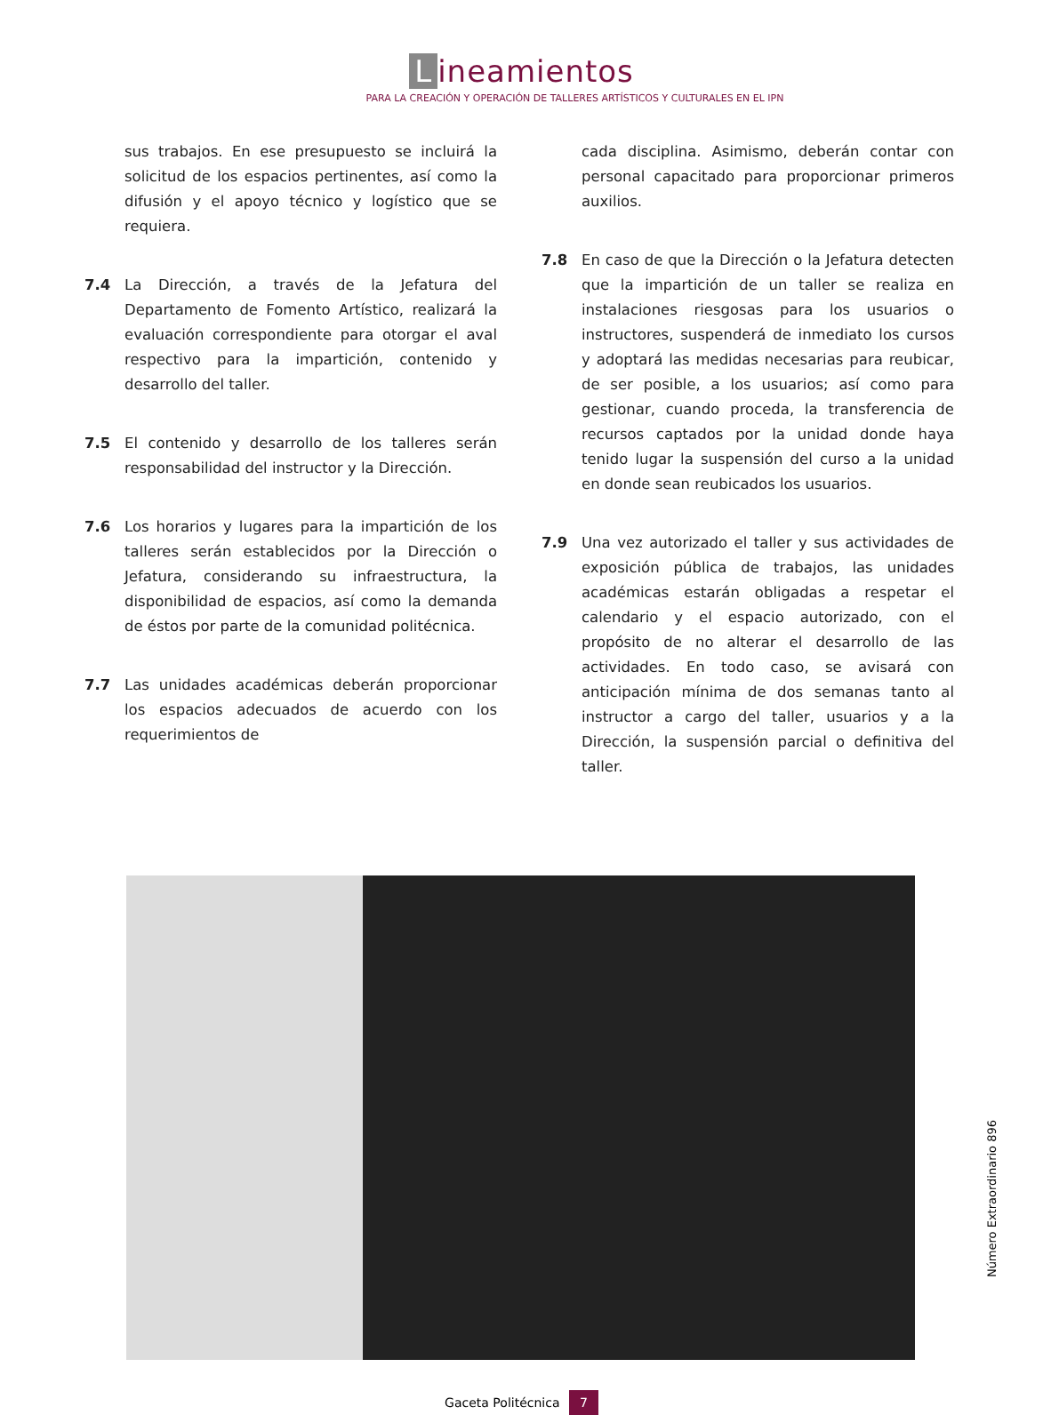Lineamientos
PARA LA CREACIÓN Y OPERACIÓN DE TALLERES ARTÍSTICOS Y CULTURALES EN EL IPN
sus trabajos. En ese presupuesto se incluirá la solicitud de los espacios pertinentes, así como la difusión y el apoyo técnico y logístico que se requiera.
7.4 La Dirección, a través de la Jefatura del Departamento de Fomento Artístico, realizará la evaluación correspondiente para otorgar el aval respectivo para la impartición, contenido y desarrollo del taller.
7.5 El contenido y desarrollo de los talleres serán responsabilidad del instructor y la Dirección.
7.6 Los horarios y lugares para la impartición de los talleres serán establecidos por la Dirección o Jefatura, considerando su infraestructura, la disponibilidad de espacios, así como la demanda de éstos por parte de la comunidad politécnica.
7.7 Las unidades académicas deberán proporcionar los espacios adecuados de acuerdo con los requerimientos de
cada disciplina. Asimismo, deberán contar con personal capacitado para proporcionar primeros auxilios.
7.8 En caso de que la Dirección o la Jefatura detecten que la impartición de un taller se realiza en instalaciones riesgosas para los usuarios o instructores, suspenderá de inmediato los cursos y adoptará las medidas necesarias para reubicar, de ser posible, a los usuarios; así como para gestionar, cuando proceda, la transferencia de recursos captados por la unidad donde haya tenido lugar la suspensión del curso a la unidad en donde sean reubicados los usuarios.
7.9 Una vez autorizado el taller y sus actividades de exposición pública de trabajos, las unidades académicas estarán obligadas a respetar el calendario y el espacio autorizado, con el propósito de no alterar el desarrollo de las actividades. En todo caso, se avisará con anticipación mínima de dos semanas tanto al instructor a cargo del taller, usuarios y a la Dirección, la suspensión parcial o definitiva del taller.
Gaceta Politécnica 7
Número Extraordinario 896